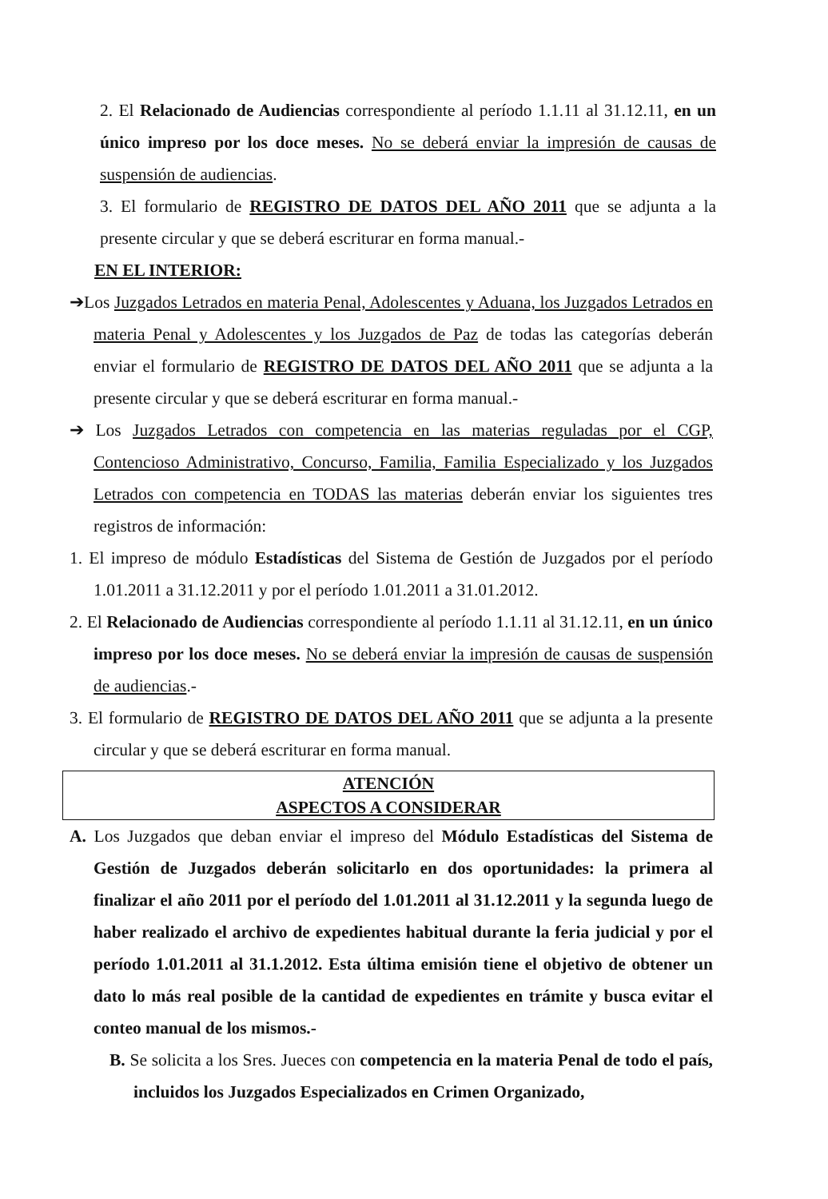2. El Relacionado de Audiencias correspondiente al período 1.1.11 al 31.12.11, en un único impreso por los doce meses. No se deberá enviar la impresión de causas de suspensión de audiencias.
3. El formulario de REGISTRO DE DATOS DEL AÑO 2011 que se adjunta a la presente circular y que se deberá escriturar en forma manual.-
EN EL INTERIOR:
➔Los Juzgados Letrados en materia Penal, Adolescentes y Aduana, los Juzgados Letrados en materia Penal y Adolescentes y los Juzgados de Paz de todas las categorías deberán enviar el formulario de REGISTRO DE DATOS DEL AÑO 2011 que se adjunta a la presente circular y que se deberá escriturar en forma manual.-
➔ Los Juzgados Letrados con competencia en las materias reguladas por el CGP, Contencioso Administrativo, Concurso, Familia, Familia Especializado y los Juzgados Letrados con competencia en TODAS las materias deberán enviar los siguientes tres registros de información:
1. El impreso de módulo Estadísticas del Sistema de Gestión de Juzgados por el período 1.01.2011 a 31.12.2011 y por el período 1.01.2011 a 31.01.2012.
2. El Relacionado de Audiencias correspondiente al período 1.1.11 al 31.12.11, en un único impreso por los doce meses. No se deberá enviar la impresión de causas de suspensión de audiencias.-
3. El formulario de REGISTRO DE DATOS DEL AÑO 2011 que se adjunta a la presente circular y que se deberá escriturar en forma manual.
ATENCIÓN
ASPECTOS A CONSIDERAR
A. Los Juzgados que deban enviar el impreso del Módulo Estadísticas del Sistema de Gestión de Juzgados deberán solicitarlo en dos oportunidades: la primera al finalizar el año 2011 por el período del 1.01.2011 al 31.12.2011 y la segunda luego de haber realizado el archivo de expedientes habitual durante la feria judicial y por el período 1.01.2011 al 31.1.2012. Esta última emisión tiene el objetivo de obtener un dato lo más real posible de la cantidad de expedientes en trámite y busca evitar el conteo manual de los mismos.-
B. Se solicita a los Sres. Jueces con competencia en la materia Penal de todo el país, incluidos los Juzgados Especializados en Crimen Organizado,